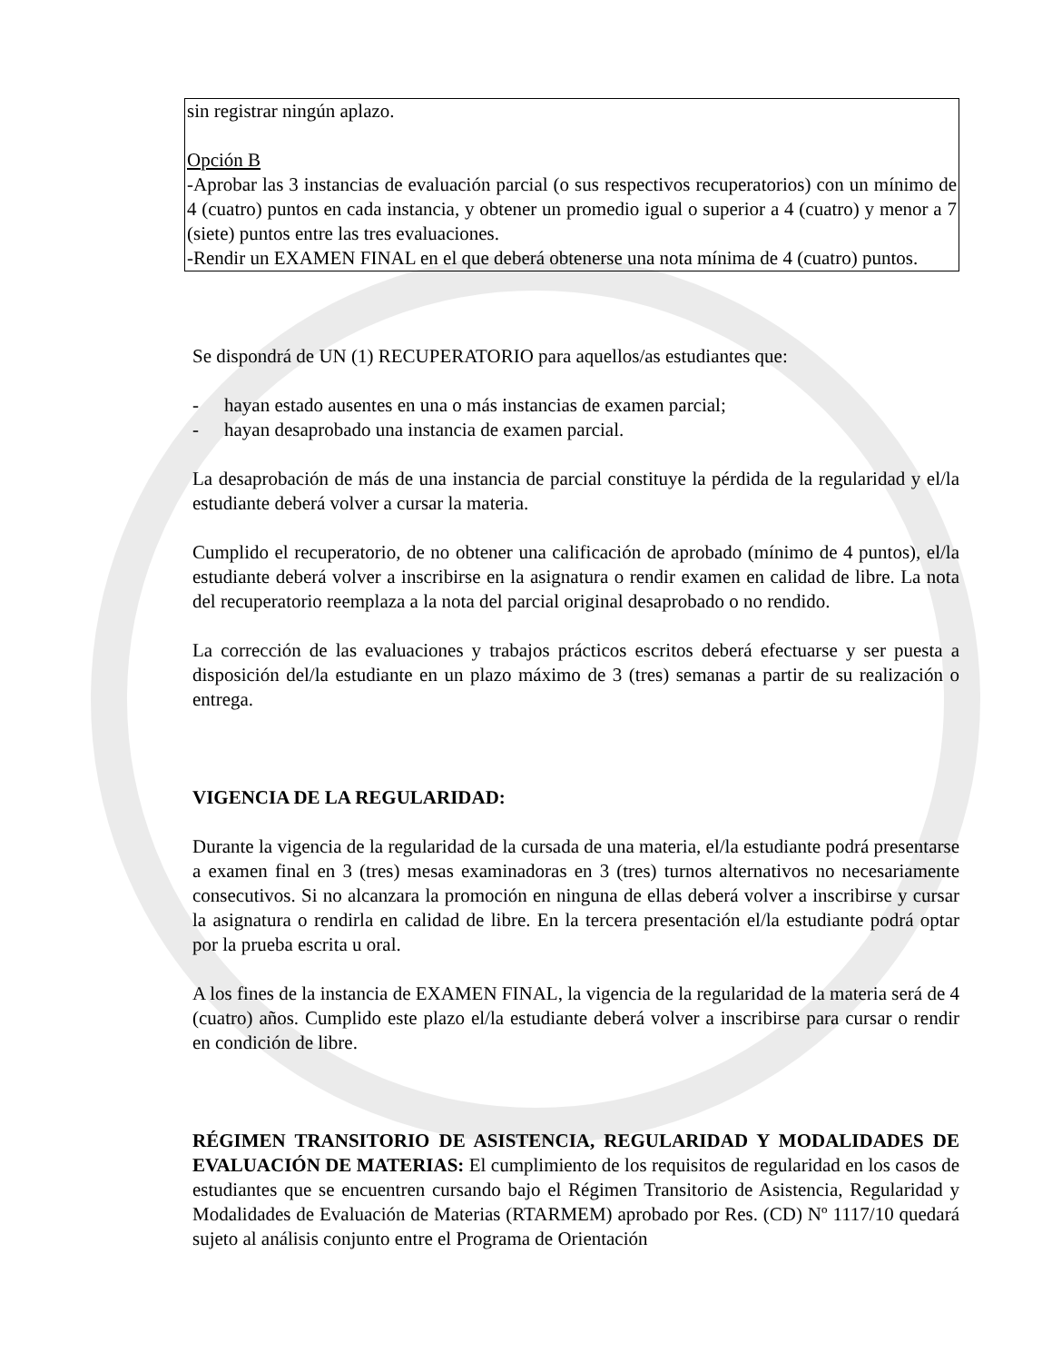sin registrar ningún aplazo.
Opción B
-Aprobar las 3 instancias de evaluación parcial (o sus respectivos recuperatorios) con un mínimo de 4 (cuatro) puntos en cada instancia, y obtener un promedio igual o superior a 4 (cuatro) y menor a 7 (siete) puntos entre las tres evaluaciones.
-Rendir un EXAMEN FINAL en el que deberá obtenerse una nota mínima de 4 (cuatro) puntos.
Se dispondrá de UN (1) RECUPERATORIO para aquellos/as estudiantes que:
- hayan estado ausentes en una o más instancias de examen parcial;
- hayan desaprobado una instancia de examen parcial.
La desaprobación de más de una instancia de parcial constituye la pérdida de la regularidad y el/la estudiante deberá volver a cursar la materia.
Cumplido el recuperatorio, de no obtener una calificación de aprobado (mínimo de 4 puntos), el/la estudiante deberá volver a inscribirse en la asignatura o rendir examen en calidad de libre. La nota del recuperatorio reemplaza a la nota del parcial original desaprobado o no rendido.
La corrección de las evaluaciones y trabajos prácticos escritos deberá efectuarse y ser puesta a disposición del/la estudiante en un plazo máximo de 3 (tres) semanas a partir de su realización o entrega.
VIGENCIA DE LA REGULARIDAD:
Durante la vigencia de la regularidad de la cursada de una materia, el/la estudiante podrá presentarse a examen final en 3 (tres) mesas examinadoras en 3 (tres) turnos alternativos no necesariamente consecutivos. Si no alcanzara la promoción en ninguna de ellas deberá volver a inscribirse y cursar la asignatura o rendirla en calidad de libre. En la tercera presentación el/la estudiante podrá optar por la prueba escrita u oral.
A los fines de la instancia de EXAMEN FINAL, la vigencia de la regularidad de la materia será de 4 (cuatro) años. Cumplido este plazo el/la estudiante deberá volver a inscribirse para cursar o rendir en condición de libre.
RÉGIMEN TRANSITORIO DE ASISTENCIA, REGULARIDAD Y MODALIDADES DE EVALUACIÓN DE MATERIAS: El cumplimiento de los requisitos de regularidad en los casos de estudiantes que se encuentren cursando bajo el Régimen Transitorio de Asistencia, Regularidad y Modalidades de Evaluación de Materias (RTARMEM) aprobado por Res. (CD) Nº 1117/10 quedará sujeto al análisis conjunto entre el Programa de Orientación